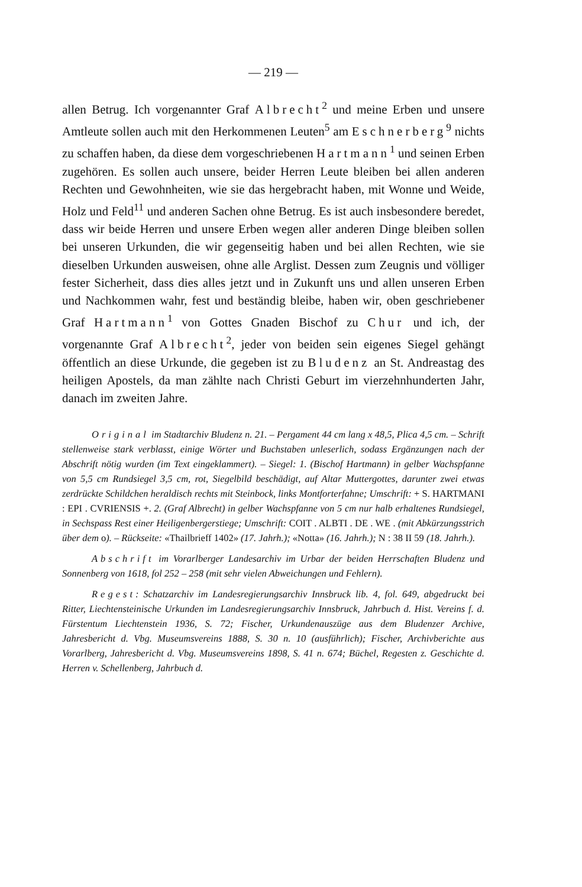— 219 —
allen Betrug. Ich vorgenannter Graf Albrecht<sup>2</sup> und meine Erben und unsere Amtleute sollen auch mit den Herkommenen Leuten<sup>5</sup> am Eschnerberg<sup>9</sup> nichts zu schaffen haben, da diese dem vorgeschriebenen Hartmann<sup>1</sup> und seinen Erben zugehören. Es sollen auch unsere, beider Herren Leute bleiben bei allen anderen Rechten und Gewohnheiten, wie sie das hergebracht haben, mit Wonne und Weide, Holz und Feld<sup>11</sup> und anderen Sachen ohne Betrug. Es ist auch insbesondere beredet, dass wir beide Herren und unsere Erben wegen aller anderen Dinge bleiben sollen bei unseren Urkunden, die wir gegenseitig haben und bei allen Rechten, wie sie dieselben Urkunden ausweisen, ohne alle Arglist. Dessen zum Zeugnis und völliger fester Sicherheit, dass dies alles jetzt und in Zukunft uns und allen unseren Erben und Nachkommen wahr, fest und beständig bleibe, haben wir, oben geschriebener Graf Hartmann<sup>1</sup> von Gottes Gnaden Bischof zu Chur und ich, der vorgenannte Graf Albrecht<sup>2</sup>, jeder von beiden sein eigenes Siegel gehängt öffentlich an diese Urkunde, die gegeben ist zu Bludenz an St. Andreastag des heiligen Apostels, da man zählte nach Christi Geburt im vierzehnhunderten Jahr, danach im zweiten Jahre.
Original im Stadtarchiv Bludenz n. 21. – Pergament 44 cm lang x 48,5, Plica 4,5 cm. – Schrift stellenweise stark verblasst, einige Wörter und Buchstaben unleserlich, sodass Ergänzungen nach der Abschrift nötig wurden (im Text eingeklammert). – Siegel: 1. (Bischof Hartmann) in gelber Wachspfanne von 5,5 cm Rundsiegel 3,5 cm, rot, Siegelbild beschädigt, auf Altar Muttergottes, darunter zwei etwas zerdrückte Schildchen heraldisch rechts mit Steinbock, links Montforterfahne; Umschrift: + S. HARTMANI : EPI . CVRIENSIS +. 2. (Graf Albrecht) in gelber Wachspfanne von 5 cm nur halb erhaltenes Rundsiegel, in Sechspass Rest einer Heiligenbergerstiege; Umschrift: COIT . ALBTI . DE . WE . (mit Abkürzungsstrich über dem o). – Rückseite: «Thailbrieff 1402» (17. Jahrh.); «Notta» (16. Jahrh.); N : 38 II 59 (18. Jahrh.).
Abschrift im Vorarlberger Landesarchiv im Urbar der beiden Herrschaften Bludenz und Sonnenberg von 1618, fol 252 – 258 (mit sehr vielen Abweichungen und Fehlern).
Regest: Schatzarchiv im Landesregierungsarchiv Innsbruck lib. 4, fol. 649, abgedruckt bei Ritter, Liechtensteinische Urkunden im Landesregierungsarchiv Innsbruck, Jahrbuch d. Hist. Vereins f. d. Fürstentum Liechtenstein 1936, S. 72; Fischer, Urkundenauszüge aus dem Bludenzer Archive, Jahresbericht d. Vbg. Museumsvereins 1888, S. 30 n. 10 (ausführlich); Fischer, Archivberichte aus Vorarlberg, Jahresbericht d. Vbg. Museumsvereins 1898, S. 41 n. 674; Büchel, Regesten z. Geschichte d. Herren v. Schellenberg, Jahrbuch d.